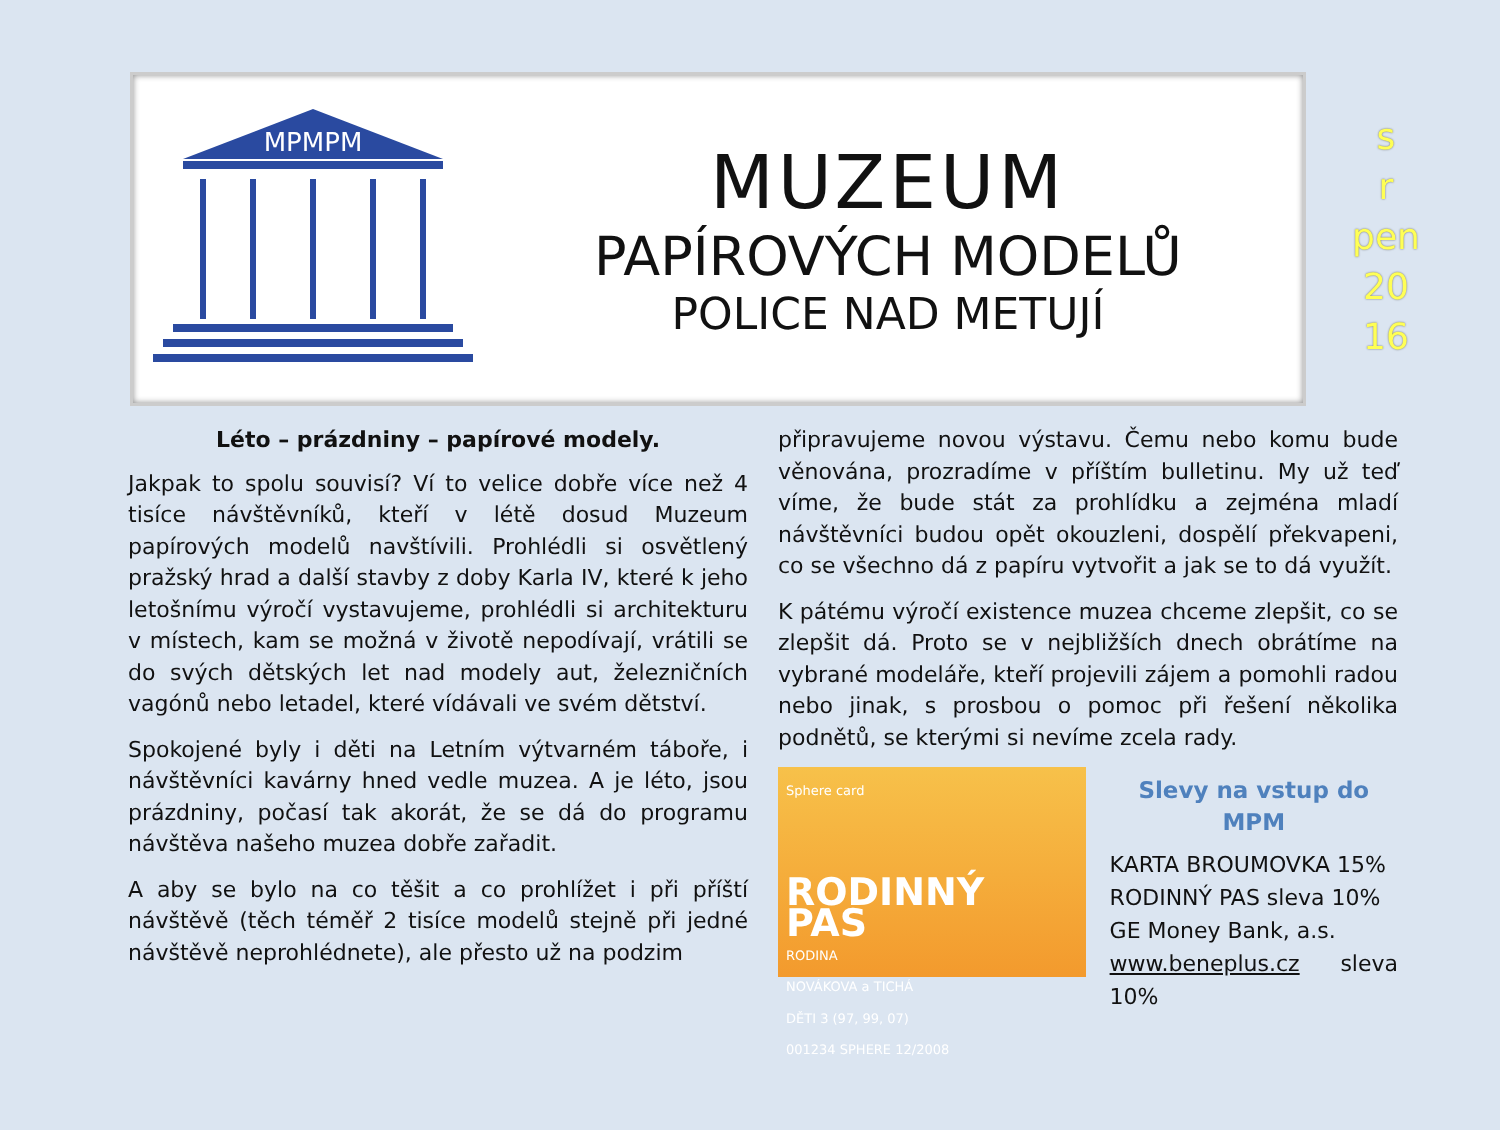MPMPM
MUZEUM
PAPÍROVÝCH MODELŮ
POLICE NAD METUJÍ
s
r
pen
20
16
Léto – prázdniny – papírové modely.
Jakpak to spolu souvisí? Ví to velice dobře více než 4 tisíce návštěvníků, kteří v létě dosud Muzeum papírových modelů navštívili. Prohlédli si osvětlený pražský hrad a další stavby z doby Karla IV, které k jeho letošnímu výročí vystavujeme, prohlédli si architekturu v místech, kam se možná v životě nepodívají, vrátili se do svých dětských let nad modely aut, železničních vagónů nebo letadel, které vídávali ve svém dětství.
Spokojené byly i děti na Letním výtvarném táboře, i návštěvníci kavárny hned vedle muzea. A je léto, jsou prázdniny, počasí tak akorát, že se dá do programu návštěva našeho muzea dobře zařadit.
A aby se bylo na co těšit a co prohlížet i při příští návštěvě (těch téměř 2 tisíce modelů stejně při jedné návštěvě neprohlédnete), ale přesto už na podzim
připravujeme novou výstavu. Čemu nebo komu bude věnována, prozradíme v příštím bulletinu. My už teď víme, že bude stát za prohlídku a zejména mladí návštěvníci budou opět okouzleni, dospělí překvapeni, co se všechno dá z papíru vytvořit a jak se to dá využít.
K pátému výročí existence muzea chceme zlepšit, co se zlepšit dá. Proto se v nejbližších dnech obrátíme na vybrané modeláře, kteří projevili zájem a pomohli radou nebo jinak, s prosbou o pomoc při řešení několika podnětů, se kterými si nevíme zcela rady.
Sphere card
RODINNÝ PAS
RODINA
NOVÁKOVA a TICHÁ
DĚTI 3 (97, 99, 07)
001234 SPHERE 12/2008
Slevy na vstup do MPM
KARTA BROUMOVKA 15%
RODINNÝ PAS sleva 10%
GE Money Bank, a.s.
www.beneplus.cz sleva 10%